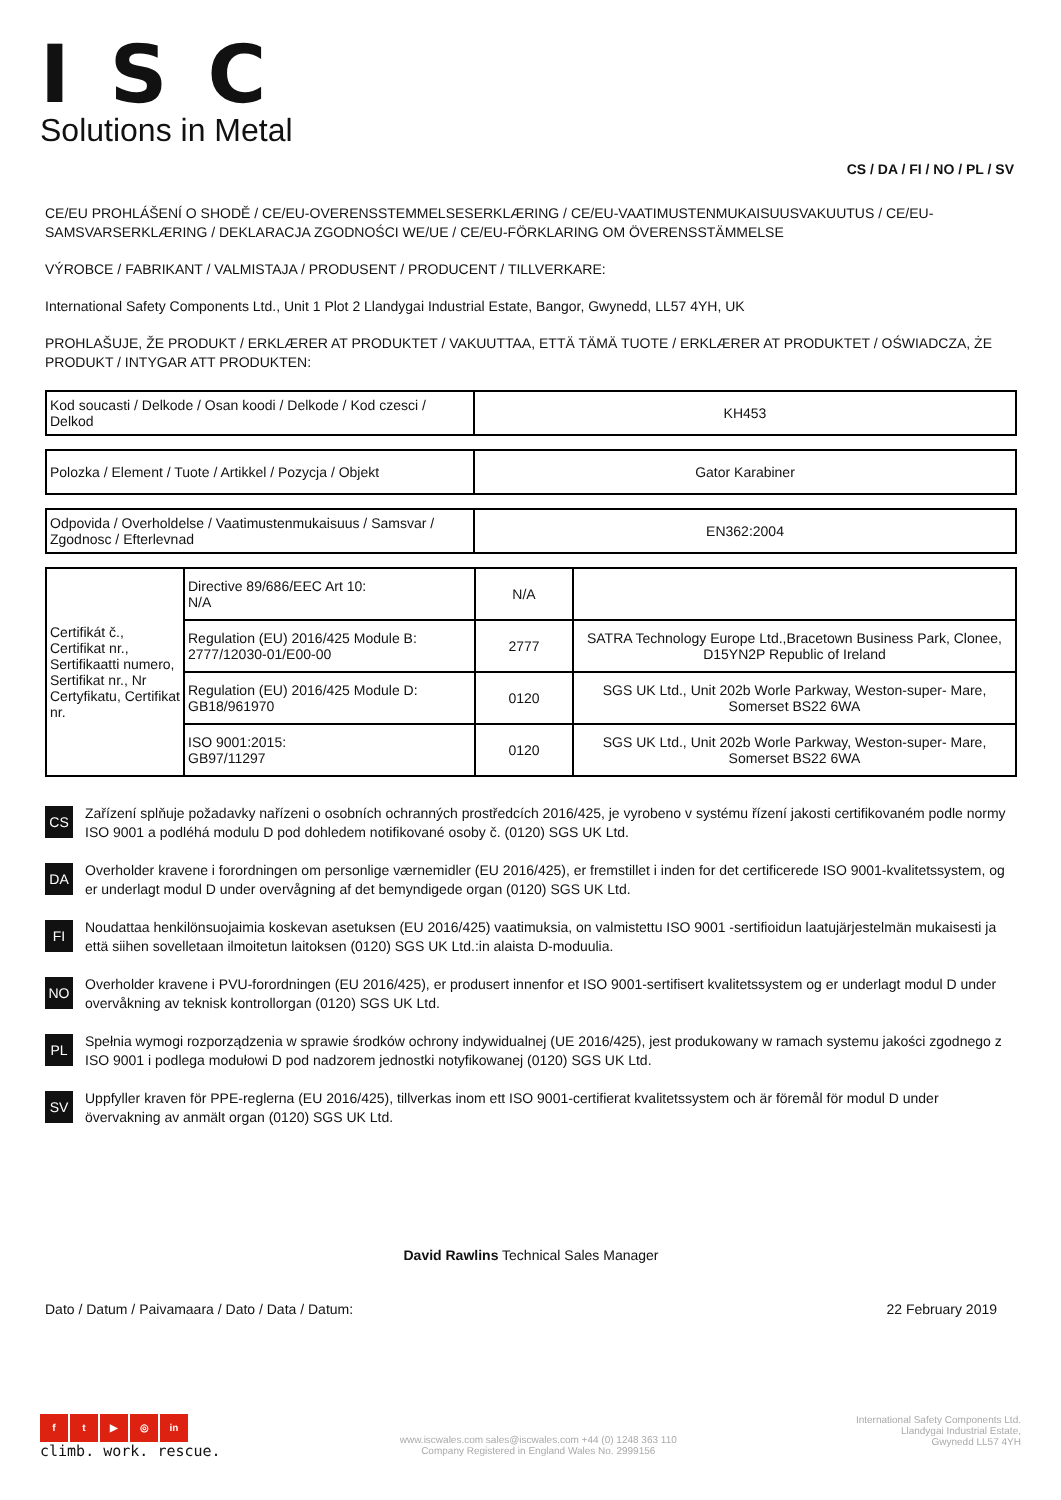ISC
Solutions in Metal
CS / DA / FI / NO / PL / SV
CE/EU PROHLÁŠENÍ O SHODĚ / CE/EU-OVERENSSTEMMELSESERKLÆRING / CE/EU-VAATIMUSTENMUKAISUUSVAKUUTUS / CE/EU-SAMSVARSERKLÆRING / DEKLARACJA ZGODNOŚCI WE/UE / CE/EU-FÖRKLARING OM ÖVERENSSTÄMMELSE
VÝROBCE / FABRIKANT / VALMISTAJA / PRODUSENT / PRODUCENT / TILLVERKARE:
International Safety Components Ltd., Unit 1 Plot 2 Llandygai Industrial Estate, Bangor, Gwynedd, LL57 4YH, UK
PROHLAŠUJE, ŽE PRODUKT / ERKLÆRER AT PRODUKTET / VAKUUTTAA, ETTÄ TÄMÄ TUOTE / ERKLÆRER AT PRODUKTET / OŚWIADCZA, ŻE PRODUKT / INTYGAR ATT PRODUKTEN:
| Kod soucasti / Delkode / Osan koodi / Delkode / Kod czesci / Delkod | KH453 |
| Polozka / Element / Tuote / Artikkel / Pozycja / Objekt | Gator Karabiner |
| Odpovida / Overholdelse / Vaatimustenmukaisuus / Samsvar / Zgodnosc / Efterlevnad | EN362:2004 |
| Certifikát č., Certifikat nr., Sertifikaatti numero, Sertifikat nr., Nr Certyfikatu, Certifikat nr. | Directive 89/686/EEC Art 10: N/A | N/A | |
| | Regulation (EU) 2016/425 Module B: 2777/12030-01/E00-00 | 2777 | SATRA Technology Europe Ltd.,Bracetown Business Park, Clonee, D15YN2P Republic of Ireland |
| | Regulation (EU) 2016/425 Module D: GB18/961970 | 0120 | SGS UK Ltd., Unit 202b Worle Parkway, Weston-super- Mare, Somerset BS22 6WA |
| | ISO 9001:2015: GB97/11297 | 0120 | SGS UK Ltd., Unit 202b Worle Parkway, Weston-super- Mare, Somerset BS22 6WA |
CS
Zařízení splňuje požadavky nařízeni o osobních ochranných prostředcích 2016/425, je vyrobeno v systému řízení jakosti certifikovaném podle normy ISO 9001 a podléhá modulu D pod dohledem notifikované osoby č. (0120) SGS UK Ltd.
DA
Overholder kravene i forordningen om personlige værnemidler (EU 2016/425), er fremstillet i inden for det certificerede ISO 9001-kvalitetssystem, og er underlagt modul D under overvågning af det bemyndigede organ (0120) SGS UK Ltd.
FI
Noudattaa henkilönsuojaimia koskevan asetuksen (EU 2016/425) vaatimuksia, on valmistettu ISO 9001 -sertifioidun laatujärjestelmän mukaisesti ja että siihen sovelletaan ilmoitetun laitoksen (0120) SGS UK Ltd.:in alaista D-moduulia.
NO
Overholder kravene i PVU-forordningen (EU 2016/425), er produsert innenfor et ISO 9001-sertifisert kvalitetssystem og er underlagt modul D under overvåkning av teknisk kontrollorgan (0120) SGS UK Ltd.
PL
Spełnia wymogi rozporządzenia w sprawie środków ochrony indywidualnej (UE 2016/425), jest produkowany w ramach systemu jakości zgodnego z ISO 9001 i podlega modułowi D pod nadzorem jednostki notyfikowanej (0120) SGS UK Ltd.
SV
Uppfyller kraven för PPE-reglerna (EU 2016/425), tillverkas inom ett ISO 9001-certifierat kvalitetssystem och är föremål för modul D under övervakning av anmält organ (0120) SGS UK Ltd.
David Rawlins Technical Sales Manager
Dato / Datum / Paivamaara / Dato / Data / Datum: 22 February 2019
ft ▶ ◎ in
climb. work. rescue.
www.iscwales.com sales@iscwales.com +44 (0) 1248 363 110
Company Registered in England Wales No. 2999156
International Safety Components Ltd.
Llandygai Industrial Estate,
Gwynedd LL57 4YH